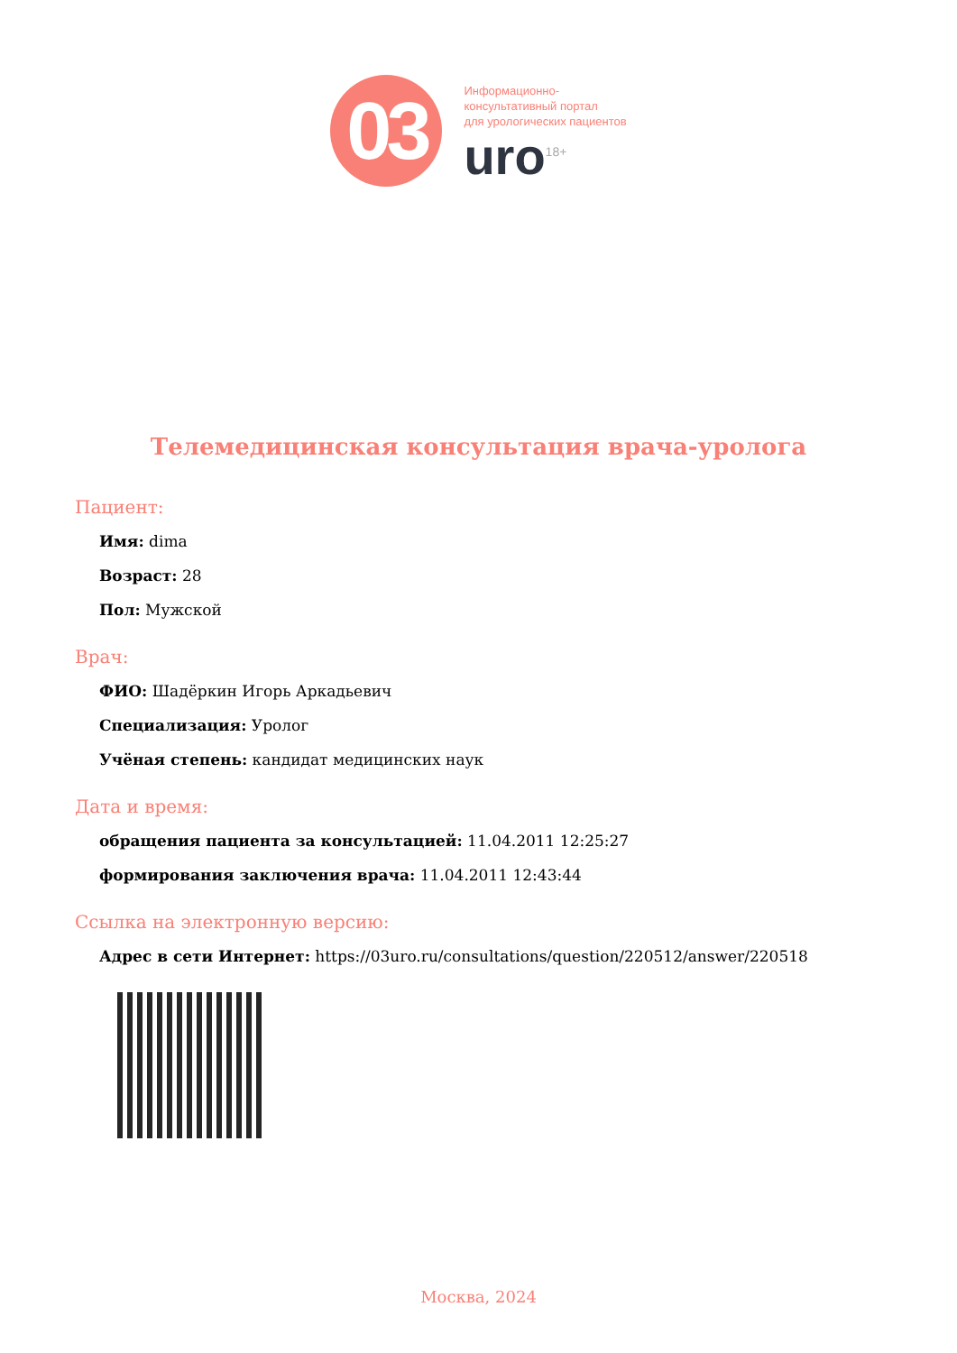03
Информационно-
консультативный портал
для урологических пациентов
uro<sup>18+</sup>
Телемедицинская консультация врача-уролога
Пациент:
Имя: dima
Возраст: 28
Пол: Мужской
Врач:
ФИО: Шадёркин Игорь Аркадьевич
Специализация: Уролог
Учёная степень: кандидат медицинских наук
Дата и время:
обращения пациента за консультацией: 11.04.2011 12:25:27
формирования заключения врача: 11.04.2011 12:43:44
Ссылка на электронную версию:
Адрес в сети Интернет: https://03uro.ru/consultations/question/220512/answer/220518
Москва, 2024